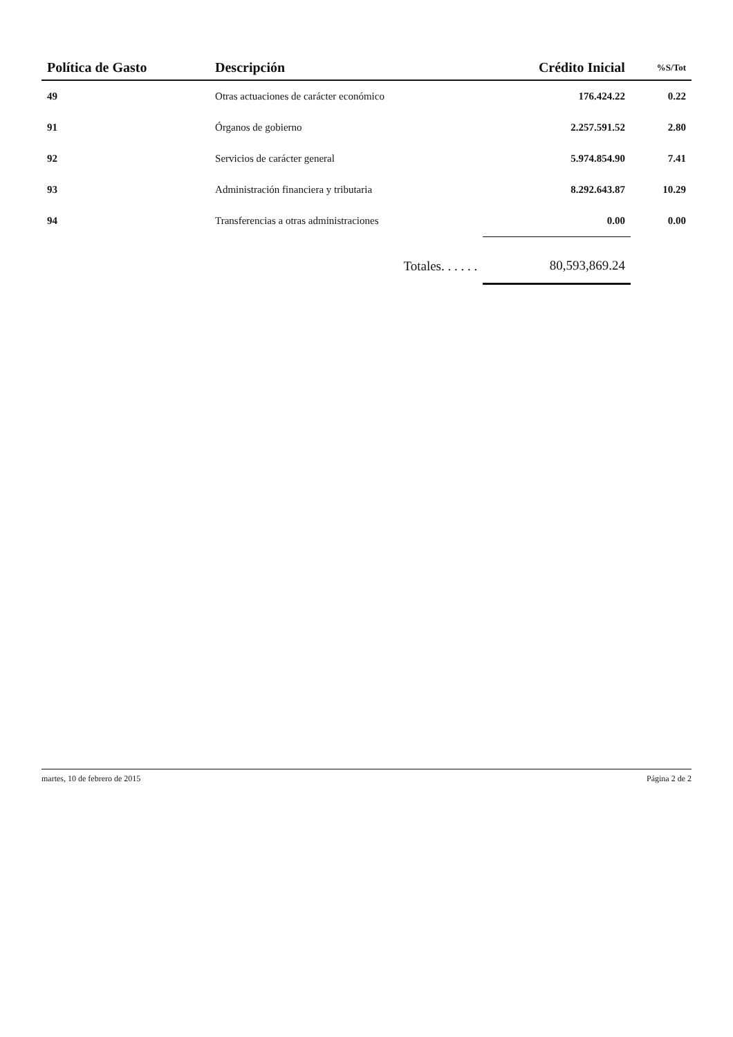| Política de Gasto | Descripción | Crédito Inicial | %S/Tot |
| --- | --- | --- | --- |
| 49 | Otras actuaciones de carácter económico | 176.424.22 | 0.22 |
| 91 | Órganos de gobierno | 2.257.591.52 | 2.80 |
| 92 | Servicios de carácter general | 5.974.854.90 | 7.41 |
| 93 | Administración financiera y tributaria | 8.292.643.87 | 10.29 |
| 94 | Transferencias a otras administraciones | 0.00 | 0.00 |
| | Totales. . . . . . | 80,593,869.24 | |
martes, 10 de febrero de 2015 Página 2 de 2